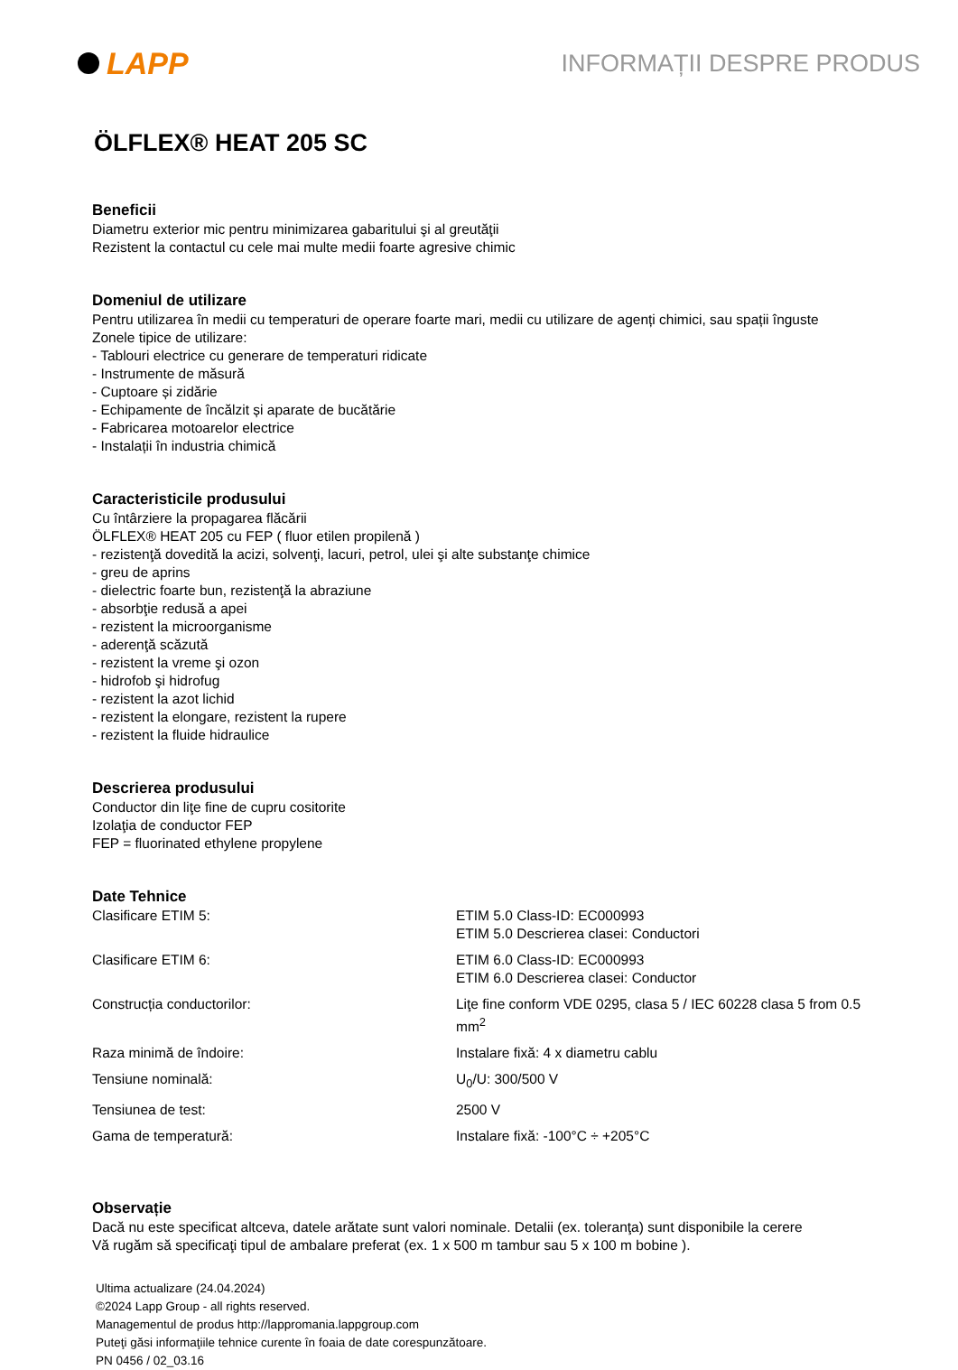LAPP
INFORMAȚII DESPRE PRODUS
ÖLFLEX® HEAT 205 SC
Beneficii
Diametru exterior mic pentru minimizarea gabaritului şi al greutăţii
Rezistent la contactul cu cele mai multe medii foarte agresive chimic
Domeniul de utilizare
Pentru utilizarea în medii cu temperaturi de operare foarte mari, medii cu utilizare de agenți chimici, sau spații înguste
Zonele tipice de utilizare:
- Tablouri electrice cu generare de temperaturi ridicate
- Instrumente de măsură
- Cuptoare și zidărie
- Echipamente de încălzit și aparate de bucătărie
- Fabricarea motoarelor electrice
- Instalații în industria chimică
Caracteristicile produsului
Cu întârziere la propagarea flăcării
ÖLFLEX® HEAT 205 cu FEP ( fluor etilen propilenă )
- rezistenţă dovedită la acizi, solvenţi, lacuri, petrol, ulei şi alte substanţe chimice
- greu de aprins
- dielectric foarte bun, rezistenţă la abraziune
- absorbţie redusă a apei
- rezistent la microorganisme
- aderenţă scăzută
- rezistent la vreme şi ozon
- hidrofob şi hidrofug
- rezistent la azot lichid
- rezistent la elongare, rezistent la rupere
- rezistent la fluide hidraulice
Descrierea produsului
Conductor din liţe fine de cupru cositorite
Izolaţia de conductor FEP
FEP = fluorinated ethylene propylene
Date Tehnice
| Clasificare ETIM 5: | ETIM 5.0 Class-ID: EC000993 ETIM 5.0 Descrierea clasei: Conductori |
| Clasificare ETIM 6: | ETIM 6.0 Class-ID: EC000993 ETIM 6.0 Descrierea clasei: Conductor |
| Construcția conductorilor: | Liţe fine conform VDE 0295, clasa 5 / IEC 60228 clasa 5 from 0.5 mm<sup>2</sup> |
| Raza minimă de îndoire: | Instalare fixă: 4 x diametru cablu |
| Tensiune nominală: | U<sub>0</sub>/U: 300/500 V |
| Tensiunea de test: | 2500 V |
| Gama de temperatură: | Instalare fixă: -100°C ÷ +205°C |
Observație
Dacă nu este specificat altceva, datele arătate sunt valori nominale. Detalii (ex. toleranţa) sunt disponibile la cerere
Vă rugăm să specificaţi tipul de ambalare preferat (ex. 1 x 500 m tambur sau 5 x 100 m bobine ).
Ultima actualizare (24.04.2024)
©2024 Lapp Group - all rights reserved.
Managementul de produs http://lappromania.lappgroup.com
Puteţi găsi informaţiile tehnice curente în foaia de date corespunzătoare.
PN 0456 / 02_03.16